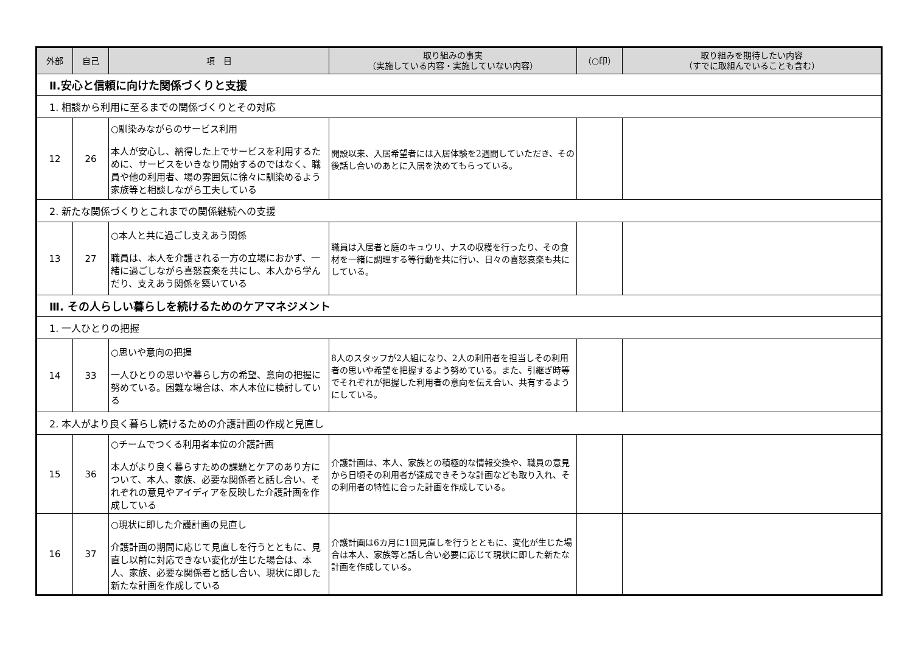| 外部 | 自己 | 項 目 | 取り組みの事実 （実施している内容・実施していない内容） | （○印） | 取り組みを期待したい内容 （すでに取組んでいることも含む） |
| --- | --- | --- | --- | --- | --- |
| Ⅱ.安心と信頼に向けた関係づくりと支援 | | | | | |
| 1. 相談から利用に至るまでの関係づくりとその対応 | | | | | |
| 12 | 26 | ○馴染みながらのサービス利用 本人が安心し、納得した上でサービスを利用するために、サービスをいきなり開始するのではなく、職員や他の利用者、場の雰囲気に徐々に馴染めるよう家族等と相談しながら工夫している | 開設以来、入居希望者には入居体験を2週間していただき、その後話し合いのあとに入居を決めてもらっている。 | | |
| 2. 新たな関係づくりとこれまでの関係継続への支援 | | | | | |
| 13 | 27 | ○本人と共に過ごし支えあう関係 職員は、本人を介護される一方の立場におかず、一緒に過ごしながら喜怒哀楽を共にし、本人から学んだり、支えあう関係を築いている | 職員は入居者と庭のキュウリ、ナスの収穫を行ったり、その食材を一緒に調理する等行動を共に行い、日々の喜怒哀楽も共にしている。 | | |
| Ⅲ. その人らしい暮らしを続けるためのケアマネジメント | | | | | |
| 1. 一人ひとりの把握 | | | | | |
| 14 | 33 | ○思いや意向の把握 一人ひとりの思いや暮らし方の希望、意向の把握に努めている。困難な場合は、本人本位に検討している | 8人のスタッフが2人組になり、2人の利用者を担当しその利用者の思いや希望を把握するよう努めている。また、引継ぎ時等でそれぞれが把握した利用者の意向を伝え合い、共有するようにしている。 | | |
| 2. 本人がより良く暮らし続けるための介護計画の作成と見直し | | | | | |
| 15 | 36 | ○チームでつくる利用者本位の介護計画 本人がより良く暮らすための課題とケアのあり方について、本人、家族、必要な関係者と話し合い、それぞれの意見やアイディアを反映した介護計画を作成している | 介護計画は、本人、家族との積極的な情報交換や、職員の意見から日頃その利用者が達成できそうな計画なども取り入れ、その利用者の特性に合った計画を作成している。 | | |
| 16 | 37 | ○現状に即した介護計画の見直し 介護計画の期間に応じて見直しを行うとともに、見直し以前に対応できない変化が生じた場合は、本人、家族、必要な関係者と話し合い、現状に即した新たな計画を作成している | 介護計画は6カ月に1回見直しを行うとともに、変化が生じた場合は本人、家族等と話し合い必要に応じて現状に即した新たな計画を作成している。 | | |